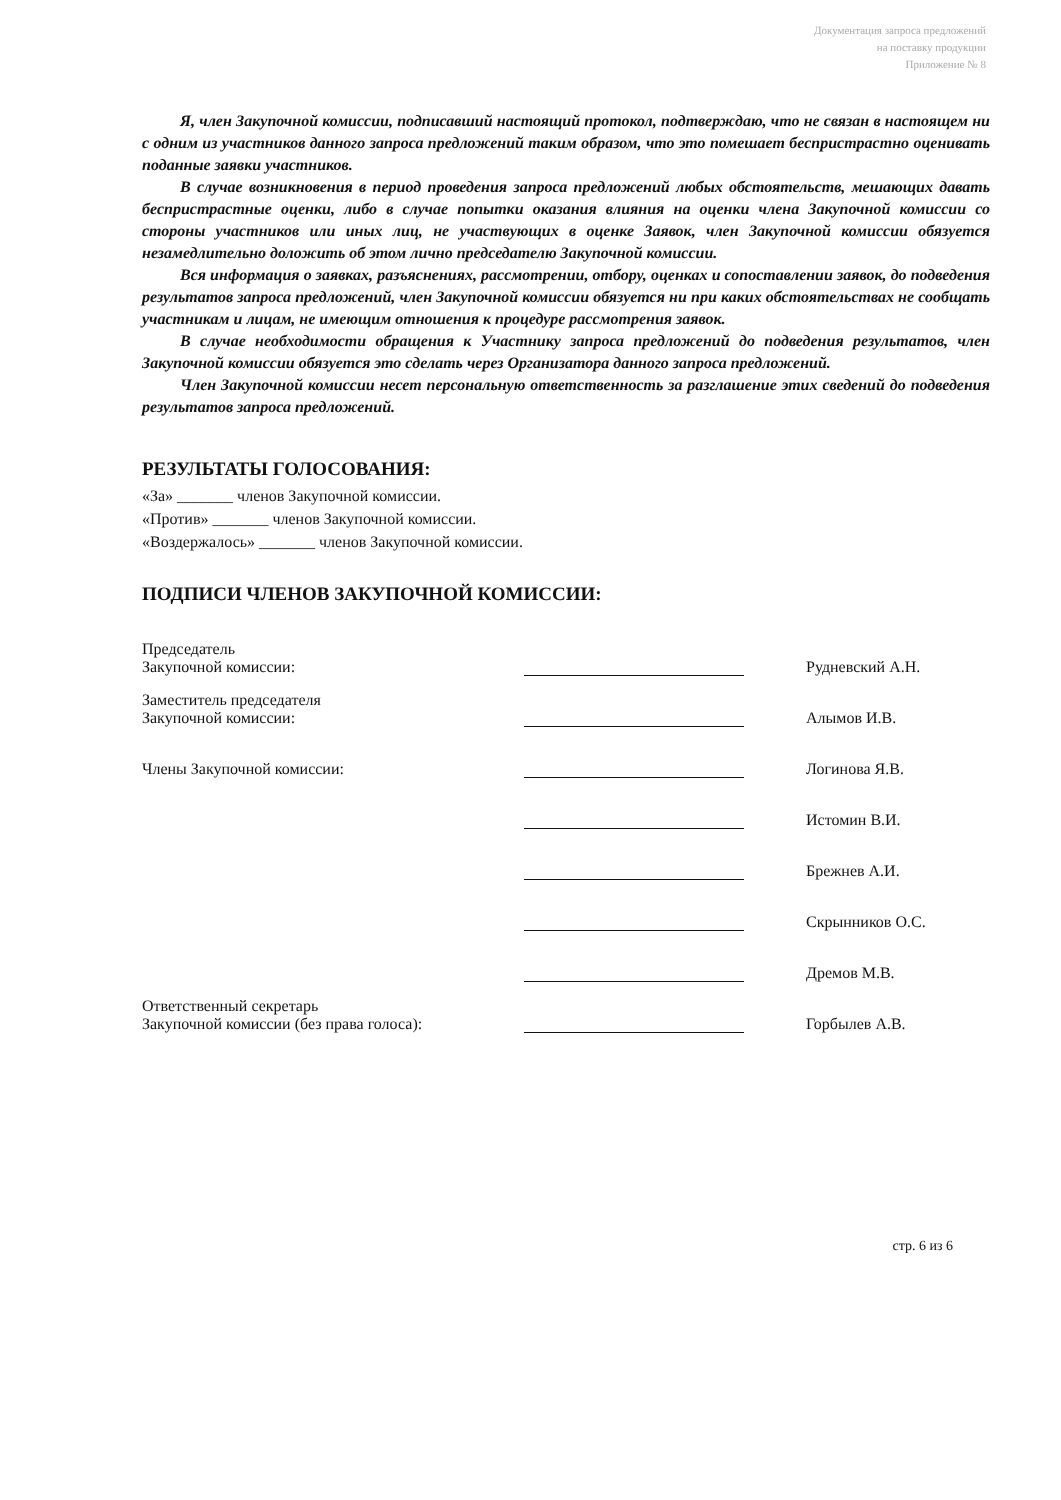Документация запроса предложений
на поставку продукции
Приложение № 8
Я, член Закупочной комиссии, подписавший настоящий протокол, подтверждаю, что не связан в настоящем ни с одним из участников данного запроса предложений таким образом, что это помешает беспристрастно оценивать поданные заявки участников.
В случае возникновения в период проведения запроса предложений любых обстоятельств, мешающих давать беспристрастные оценки, либо в случае попытки оказания влияния на оценки члена Закупочной комиссии со стороны участников или иных лиц, не участвующих в оценке Заявок, член Закупочной комиссии обязуется незамедлительно доложить об этом лично председателю Закупочной комиссии.
Вся информация о заявках, разъяснениях, рассмотрении, отбору, оценках и сопоставлении заявок, до подведения результатов запроса предложений, член Закупочной комиссии обязуется ни при каких обстоятельствах не сообщать участникам и лицам, не имеющим отношения к процедуре рассмотрения заявок.
В случае необходимости обращения к Участнику запроса предложений до подведения результатов, член Закупочной комиссии обязуется это сделать через Организатора данного запроса предложений.
Член Закупочной комиссии несет персональную ответственность за разглашение этих сведений до подведения результатов запроса предложений.
РЕЗУЛЬТАТЫ ГОЛОСОВАНИЯ:
«За» _______ членов Закупочной комиссии.
«Против» _______ членов Закупочной комиссии.
«Воздержалось» _______ членов Закупочной комиссии.
ПОДПИСИ ЧЛЕНОВ ЗАКУПОЧНОЙ КОМИССИИ:
| Председатель Закупочной комиссии: | | Рудневский А.Н. |
| Заместитель председателя Закупочной комиссии: | | Алымов И.В. |
| Члены Закупочной комиссии: | | Логинова Я.В. |
| | | Истомин В.И. |
| | | Брежнев А.И. |
| | | Скрынников О.С. |
| | | Дремов М.В. |
| Ответственный секретарь Закупочной комиссии (без права голоса): | | Горбылев А.В. |
стр. 6 из 6